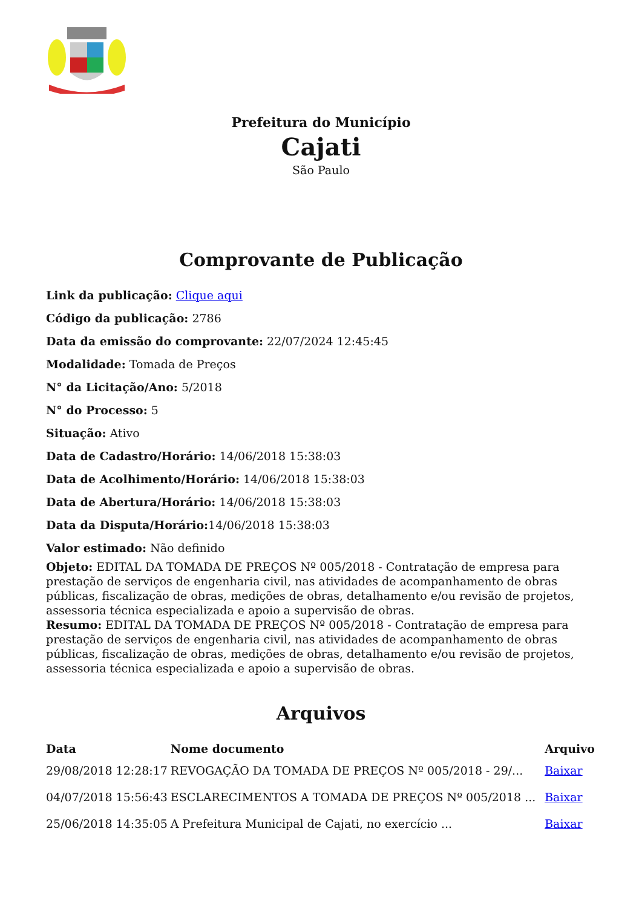Prefeitura do Município
Cajati
São Paulo
Comprovante de Publicação
Link da publicação: Clique aqui
Código da publicação: 2786
Data da emissão do comprovante: 22/07/2024 12:45:45
Modalidade: Tomada de Preços
N° da Licitação/Ano: 5/2018
N° do Processo: 5
Situação: Ativo
Data de Cadastro/Horário: 14/06/2018 15:38:03
Data de Acolhimento/Horário: 14/06/2018 15:38:03
Data de Abertura/Horário: 14/06/2018 15:38:03
Data da Disputa/Horário: 14/06/2018 15:38:03
Valor estimado: Não definido
Objeto: EDITAL DA TOMADA DE PREÇOS Nº 005/2018 - Contratação de empresa para prestação de serviços de engenharia civil, nas atividades de acompanhamento de obras públicas, fiscalização de obras, medições de obras, detalhamento e/ou revisão de projetos, assessoria técnica especializada e apoio a supervisão de obras.
Resumo: EDITAL DA TOMADA DE PREÇOS Nº 005/2018 - Contratação de empresa para prestação de serviços de engenharia civil, nas atividades de acompanhamento de obras públicas, fiscalização de obras, medições de obras, detalhamento e/ou revisão de projetos, assessoria técnica especializada e apoio a supervisão de obras.
Arquivos
| Data | Nome documento | Arquivo |
| --- | --- | --- |
| 29/08/2018 12:28:17 | REVOGAÇÃO DA TOMADA DE PREÇOS Nº 005/2018 - 29/... | Baixar |
| 04/07/2018 15:56:43 | ESCLARECIMENTOS A TOMADA DE PREÇOS Nº 005/2018 ... | Baixar |
| 25/06/2018 14:35:05 | A Prefeitura Municipal de Cajati, no exercício ... | Baixar |